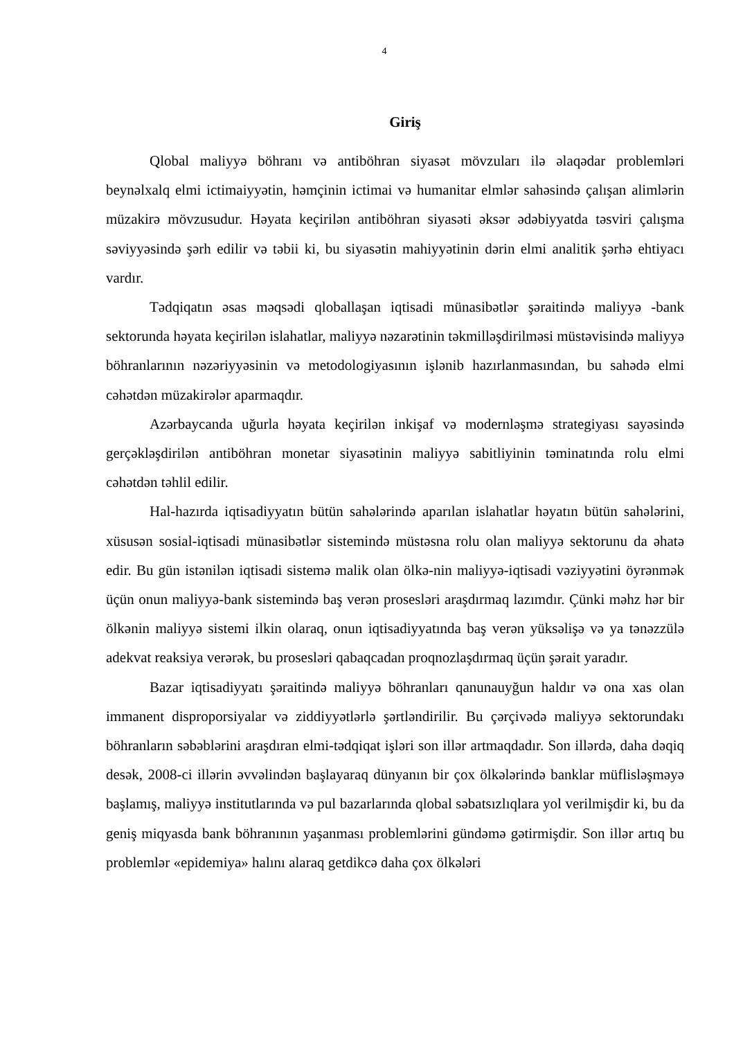4
Giriş
Qlobal maliyyə böhranı və antiböhran siyasət mövzuları ilə əlaqədar problemləri beynəlxalq elmi ictimaiyyətin, həmçinin ictimai və humanitar elmlər sahəsində çalışan alimlərin müzakirə mövzusudur. Həyata keçirilən antiböhran siyasəti əksər ədəbiyyatda təsviri çalışma səviyyəsində şərh edilir və təbii ki, bu siyasətin mahiyyətinin dərin elmi analitik şərhə ehtiyacı vardır.
Tədqiqatın əsas məqsədi qloballaşan iqtisadi münasibətlər şəraitində maliyyə -bank sektorunda həyata keçirilən islahatlar, maliyyə nəzarətinin təkmilləşdirilməsi müstəvisində maliyyə böhranlarının nəzəriyyəsinin və metodologiyasının işlənib hazırlanmasından, bu sahədə elmi cəhətdən müzakirələr aparmaqdır.
Azərbaycanda uğurla həyata keçirilən inkişaf və modernləşmə strategiyası sayəsində gerçəkləşdirilən antiböhran monetar siyasətinin maliyyə sabitliyinin təminatında rolu elmi cəhətdən təhlil edilir.
Hal-hazırda iqtisadiyyatın bütün sahələrində aparılan islahatlar həyatın bütün sahələrini, xüsusən sosial-iqtisadi münasibətlər sistemində müstəsna rolu olan maliyyə sektorunu da əhatə edir. Bu gün istənilən iqtisadi sistemə malik olan ölkə-nin maliyyə-iqtisadi vəziyyətini öyrənmək üçün onun maliyyə-bank sistemində baş verən prosesləri araşdırmaq lazımdır. Çünki məhz hər bir ölkənin maliyyə sistemi ilkin olaraq, onun iqtisadiyyatında baş verən yüksəlişə və ya tənəzzülə adekvat reaksiya verərək, bu prosesləri qabaqcadan proqnozlaşdırmaq üçün şərait yaradır.
Bazar iqtisadiyyatı şəraitində maliyyə böhranları qanunauyğun haldır və ona xas olan immanent disproporsiyalar və ziddiyyətlərlə şərtləndirilir. Bu çərçivədə maliyyə sektorundakı böhranların səbəblərini araşdıran elmi-tədqiqat işləri son illər artmaqdadır. Son illərdə, daha dəqiq desək, 2008-ci illərin əvvəlindən başlayaraq dünyanın bir çox ölkələrində banklar müflisləşməyə başlamış, maliyyə institutlarında və pul bazarlarında qlobal səbatsızlıqlara yol verilmişdir ki, bu da geniş miqyasda bank böhranının yaşanması problemlərini gündəmə gətirmişdir. Son illər artıq bu problemlər «epidemiya» halını alaraq getdikcə daha çox ölkələri